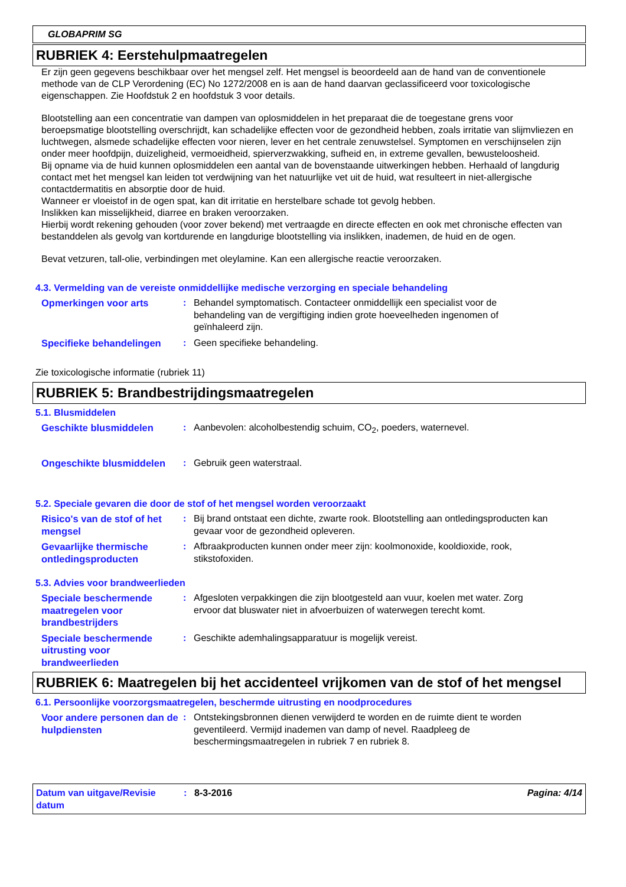GLOBAPRIM SG
RUBRIEK 4: Eerstehulpmaatregelen
Er zijn geen gegevens beschikbaar over het mengsel zelf. Het mengsel is beoordeeld aan de hand van de conventionele methode van de CLP Verordening (EC) No 1272/2008 en is aan de hand daarvan geclassificeerd voor toxicologische eigenschappen. Zie Hoofdstuk 2 en hoofdstuk 3 voor details.
Blootstelling aan een concentratie van dampen van oplosmiddelen in het preparaat die de toegestane grens voor beroepsmatige blootstelling overschrijdt, kan schadelijke effecten voor de gezondheid hebben, zoals irritatie van slijmvliezen en luchtwegen, alsmede schadelijke effecten voor nieren, lever en het centrale zenuwstelsel. Symptomen en verschijnselen zijn onder meer hoofdpijn, duizeligheid, vermoeidheid, spierverzwakking, sufheid en, in extreme gevallen, bewusteloosheid.
Bij opname via de huid kunnen oplosmiddelen een aantal van de bovenstaande uitwerkingen hebben. Herhaald of langdurig contact met het mengsel kan leiden tot verdwijning van het natuurlijke vet uit de huid, wat resulteert in niet-allergische contactdermatitis en absorptie door de huid.
Wanneer er vloeistof in de ogen spat, kan dit irritatie en herstelbare schade tot gevolg hebben.
Inslikken kan misselijkheid, diarree en braken veroorzaken.
Hierbij wordt rekening gehouden (voor zover bekend) met vertraagde en directe effecten en ook met chronische effecten van bestanddelen als gevolg van kortdurende en langdurige blootstelling via inslikken, inademen, de huid en de ogen.
Bevat vetzuren, tall-olie, verbindingen met oleylamine. Kan een allergische reactie veroorzaken.
4.3. Vermelding van de vereiste onmiddellijke medische verzorging en speciale behandeling
Opmerkingen voor arts : Behandel symptomatisch. Contacteer onmiddellijk een specialist voor de behandeling van de vergiftiging indien grote hoeveelheden ingenomen of geïnhaleerd zijn.
Specifieke behandelingen : Geen specifieke behandeling.
Zie toxicologische informatie (rubriek 11)
RUBRIEK 5: Brandbestrijdingsmaatregelen
5.1. Blusmiddelen
Geschikte blusmiddelen : Aanbevolen: alcoholbestendig schuim, CO<sub>2</sub>, poeders, waternevel.
Ongeschikte blusmiddelen : Gebruik geen waterstraal.
5.2. Speciale gevaren die door de stof of het mengsel worden veroorzaakt
Risico's van de stof of het mengsel
: Bij brand ontstaat een dichte, zwarte rook. Blootstelling aan ontledingsproducten kan gevaar voor de gezondheid opleveren.
Gevaarlijke thermische ontledingsproducten
: Afbraakproducten kunnen onder meer zijn: koolmonoxide, kooldioxide, rook, stikstofoxiden.
5.3. Advies voor brandweerlieden
Speciale beschermende maatregelen voor brandbestrijders
: Afgesloten verpakkingen die zijn blootgesteld aan vuur, koelen met water. Zorg ervoor dat bluswater niet in afvoerbuizen of waterwegen terecht komt.
Speciale beschermende uitrusting voor brandweerlieden
: Geschikte ademhalingsapparatuur is mogelijk vereist.
RUBRIEK 6: Maatregelen bij het accidenteel vrijkomen van de stof of het mengsel
6.1. Persoonlijke voorzorgsmaatregelen, beschermde uitrusting en noodprocedures
Voor andere personen dan de hulpdiensten
: Ontstekingsbronnen dienen verwijderd te worden en de ruimte dient te worden geventileerd. Vermijd inademen van damp of nevel. Raadpleeg de beschermingsmaatregelen in rubriek 7 en rubriek 8.
Datum van uitgave/Revisie datum
: 8-3-2016 Pagina: 4/14